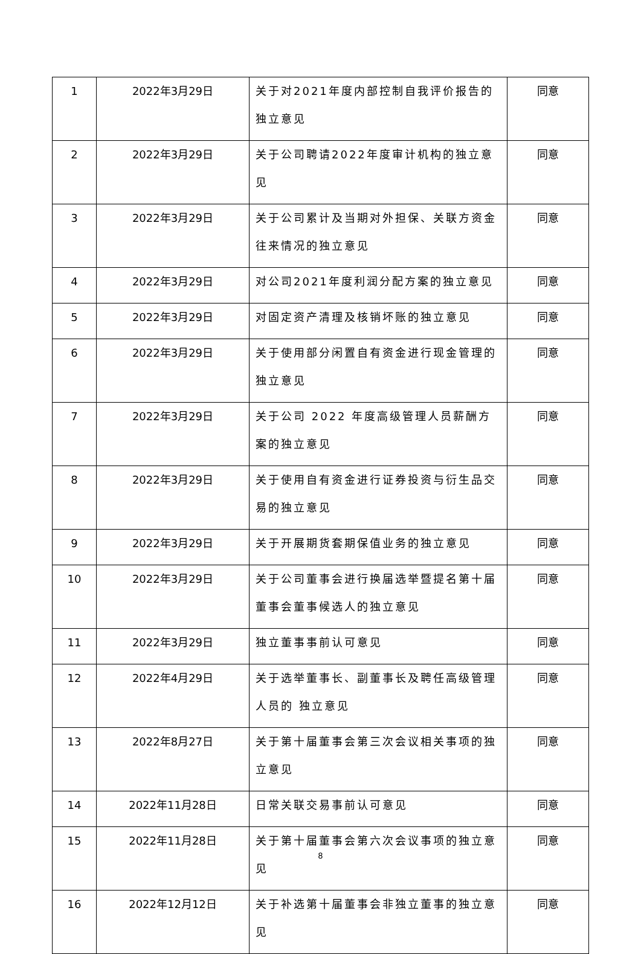| 1 | 2022年3月29日 | 关于对2021年度内部控制自我评价报告的独立意见 | 同意 |
| 2 | 2022年3月29日 | 关于公司聘请2022年度审计机构的独立意见 | 同意 |
| 3 | 2022年3月29日 | 关于公司累计及当期对外担保、关联方资金往来情况的独立意见 | 同意 |
| 4 | 2022年3月29日 | 对公司2021年度利润分配方案的独立意见 | 同意 |
| 5 | 2022年3月29日 | 对固定资产清理及核销坏账的独立意见 | 同意 |
| 6 | 2022年3月29日 | 关于使用部分闲置自有资金进行现金管理的独立意见 | 同意 |
| 7 | 2022年3月29日 | 关于公司 2022 年度高级管理人员薪酬方案的独立意见 | 同意 |
| 8 | 2022年3月29日 | 关于使用自有资金进行证券投资与衍生品交易的独立意见 | 同意 |
| 9 | 2022年3月29日 | 关于开展期货套期保值业务的独立意见 | 同意 |
| 10 | 2022年3月29日 | 关于公司董事会进行换届选举暨提名第十届董事会董事候选人的独立意见 | 同意 |
| 11 | 2022年3月29日 | 独立董事事前认可意见 | 同意 |
| 12 | 2022年4月29日 | 关于选举董事长、副董事长及聘任高级管理人员的 独立意见 | 同意 |
| 13 | 2022年8月27日 | 关于第十届董事会第三次会议相关事项的独立意见 | 同意 |
| 14 | 2022年11月28日 | 日常关联交易事前认可意见 | 同意 |
| 15 | 2022年11月28日 | 关于第十届董事会第六次会议事项的独立意见 | 同意 |
| 16 | 2022年12月12日 | 关于补选第十届董事会非独立董事的独立意见 | 同意 |
8